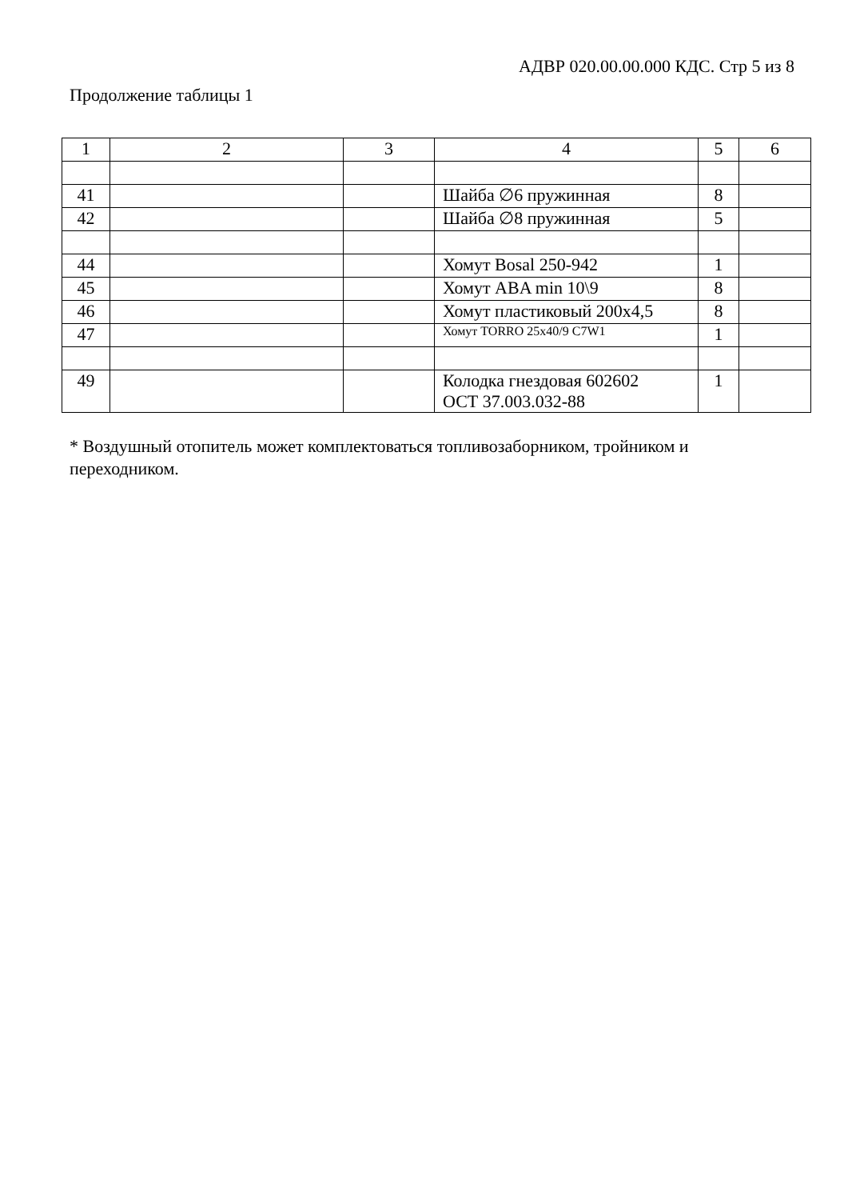АДВР 020.00.00.000 КДС. Стр 5 из 8
Продолжение таблицы 1
| 1 | 2 | 3 | 4 | 5 | 6 |
| --- | --- | --- | --- | --- | --- |
| 41 | | | Шайба ∅6 пружинная | 8 | |
| 42 | | | Шайба ∅8 пружинная | 5 | |
| 44 | | | Хомут Bosal 250-942 | 1 | |
| 45 | | | Хомут ABA min 10\9 | 8 | |
| 46 | | | Хомут пластиковый 200х4,5 | 8 | |
| 47 | | | Хомут TORRO 25x40/9 C7W1 | 1 | |
| 49 | | | Колодка гнездовая 602602 ОСТ 37.003.032-88 | 1 | |
* Воздушный отопитель может комплектоваться топливозаборником, тройником и переходником.